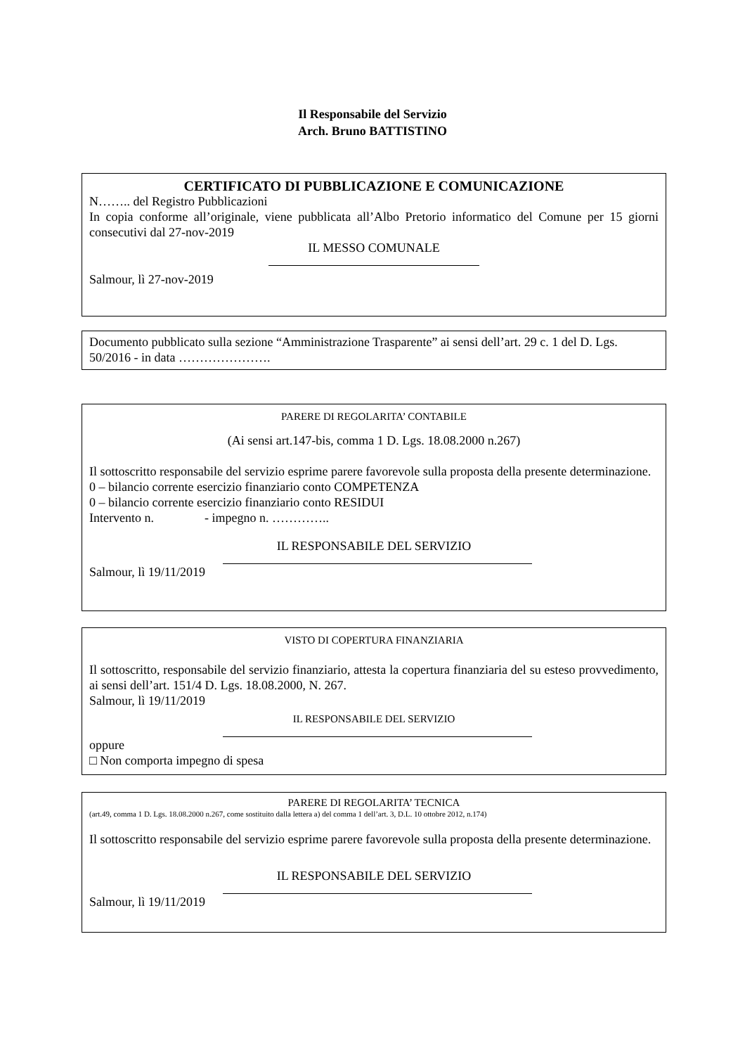Il Responsabile del Servizio
Arch. Bruno BATTISTINO
CERTIFICATO DI PUBBLICAZIONE E COMUNICAZIONE
N…….. del Registro Pubblicazioni
In copia conforme all’originale, viene pubblicata all’Albo Pretorio informatico del Comune per 15 giorni consecutivi dal 27-nov-2019
IL MESSO COMUNALE
Salmour, lì 27-nov-2019
Documento pubblicato sulla sezione “Amministrazione Trasparente” ai sensi dell’art. 29 c. 1 del D. Lgs. 50/2016 - in data ………………….
PARERE DI REGOLARITA’ CONTABILE
(Ai sensi art.147-bis, comma 1 D. Lgs. 18.08.2000 n.267)
Il sottoscritto responsabile del servizio esprime parere favorevole sulla proposta della presente determinazione.
0 – bilancio corrente esercizio finanziario conto COMPETENZA
0 – bilancio corrente esercizio finanziario conto RESIDUI
Intervento n. - impegno n. …………..
IL RESPONSABILE DEL SERVIZIO
Salmour, lì 19/11/2019
VISTO DI COPERTURA FINANZIARIA
Il sottoscritto, responsabile del servizio finanziario, attesta la copertura finanziaria del su esteso provvedimento, ai sensi dell’art. 151/4 D. Lgs. 18.08.2000, N. 267.
Salmour, lì 19/11/2019
IL RESPONSABILE DEL SERVIZIO
oppure
□ Non comporta impegno di spesa
PARERE DI REGOLARITA’ TECNICA
(art.49, comma 1 D. Lgs. 18.08.2000 n.267, come sostituito dalla lettera a) del comma 1 dell’art. 3, D.L. 10 ottobre 2012, n.174)
Il sottoscritto responsabile del servizio esprime parere favorevole sulla proposta della presente determinazione.
IL RESPONSABILE DEL SERVIZIO
Salmour, lì 19/11/2019